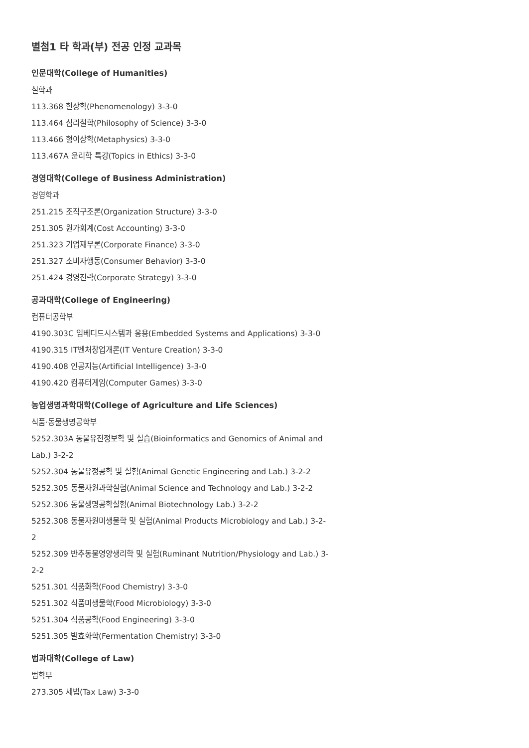별첨1 타 학과(부) 전공 인정 교과목
인문대학(College of Humanities)
철학과
113.368 현상학(Phenomenology) 3-3-0
113.464 심리철학(Philosophy of Science) 3-3-0
113.466 형이상학(Metaphysics) 3-3-0
113.467A 윤리학 특강(Topics in Ethics) 3-3-0
경영대학(College of Business Administration)
경영학과
251.215 조직구조론(Organization Structure) 3-3-0
251.305 원가회계(Cost Accounting) 3-3-0
251.323 기업재무론(Corporate Finance) 3-3-0
251.327 소비자행동(Consumer Behavior) 3-3-0
251.424 경영전략(Corporate Strategy) 3-3-0
공과대학(College of Engineering)
컴퓨터공학부
4190.303C 임베디드시스템과 응용(Embedded Systems and Applications) 3-3-0
4190.315 IT벤처창업개론(IT Venture Creation) 3-3-0
4190.408 인공지능(Artificial Intelligence) 3-3-0
4190.420 컴퓨터게임(Computer Games) 3-3-0
농업생명과학대학(College of Agriculture and Life Sciences)
식품·동물생명공학부
5252.303A 동물유전정보학 및 실습(Bioinformatics and Genomics of Animal and Lab.) 3-2-2
5252.304 동물유정공학 및 실험(Animal Genetic Engineering and Lab.) 3-2-2
5252.305 동물자원과학실험(Animal Science and Technology and Lab.) 3-2-2
5252.306 동물생명공학실험(Animal Biotechnology Lab.) 3-2-2
5252.308 동물자원미생물학 및 실험(Animal Products Microbiology and Lab.) 3-2-2
5252.309 반추동물영양생리학 및 실험(Ruminant Nutrition/Physiology and Lab.) 3-2-2
5251.301 식품화학(Food Chemistry) 3-3-0
5251.302 식품미생물학(Food Microbiology) 3-3-0
5251.304 식품공학(Food Engineering) 3-3-0
5251.305 발효화학(Fermentation Chemistry) 3-3-0
법과대학(College of Law)
법학부
273.305 세법(Tax Law) 3-3-0